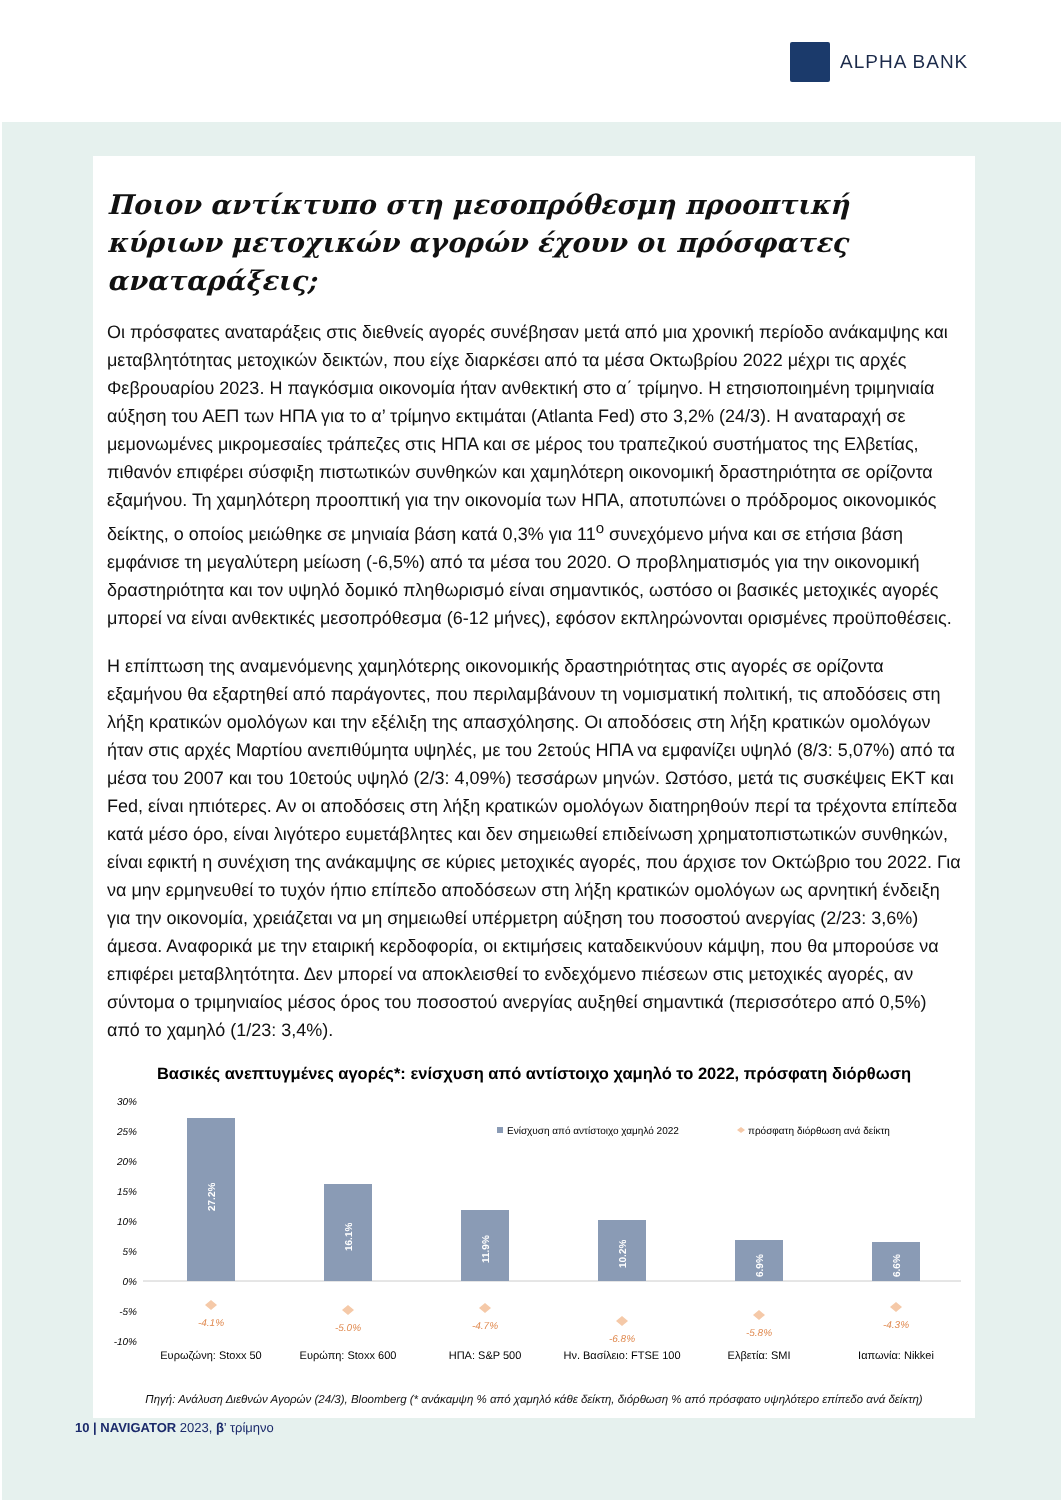ALPHA BANK
Ποιον αντίκτυπο στη μεσοπρόθεσμη προοπτική κύριων μετοχικών αγορών έχουν οι πρόσφατες αναταράξεις;
Οι πρόσφατες αναταράξεις στις διεθνείς αγορές συνέβησαν μετά από μια χρονική περίοδο ανάκαμψης και μεταβλητότητας μετοχικών δεικτών, που είχε διαρκέσει από τα μέσα Οκτωβρίου 2022 μέχρι τις αρχές Φεβρουαρίου 2023. Η παγκόσμια οικονομία ήταν ανθεκτική στο α΄ τρίμηνο. Η ετησιοποιημένη τριμηνιαία αύξηση του ΑΕΠ των ΗΠΑ για το α’ τρίμηνο εκτιμάται (Atlanta Fed) στο 3,2% (24/3). Η αναταραχή σε μεμονωμένες μικρομεσαίες τράπεζες στις ΗΠΑ και σε μέρος του τραπεζικού συστήματος της Ελβετίας, πιθανόν επιφέρει σύσφιξη πιστωτικών συνθηκών και χαμηλότερη οικονομική δραστηριότητα σε ορίζοντα εξαμήνου. Τη χαμηλότερη προοπτική για την οικονομία των ΗΠΑ, αποτυπώνει ο πρόδρομος οικονομικός δείκτης, ο οποίος μειώθηκε σε μηνιαία βάση κατά 0,3% για 11<sup>ο</sup> συνεχόμενο μήνα και σε ετήσια βάση εμφάνισε τη μεγαλύτερη μείωση (-6,5%) από τα μέσα του 2020. Ο προβληματισμός για την οικονομική δραστηριότητα και τον υψηλό δομικό πληθωρισμό είναι σημαντικός, ωστόσο οι βασικές μετοχικές αγορές μπορεί να είναι ανθεκτικές μεσοπρόθεσμα (6-12 μήνες), εφόσον εκπληρώνονται ορισμένες προϋποθέσεις.
Η επίπτωση της αναμενόμενης χαμηλότερης οικονομικής δραστηριότητας στις αγορές σε ορίζοντα εξαμήνου θα εξαρτηθεί από παράγοντες, που περιλαμβάνουν τη νομισματική πολιτική, τις αποδόσεις στη λήξη κρατικών ομολόγων και την εξέλιξη της απασχόλησης. Οι αποδόσεις στη λήξη κρατικών ομολόγων ήταν στις αρχές Μαρτίου ανεπιθύμητα υψηλές, με του 2ετούς ΗΠΑ να εμφανίζει υψηλό (8/3: 5,07%) από τα μέσα του 2007 και του 10ετούς υψηλό (2/3: 4,09%) τεσσάρων μηνών. Ωστόσο, μετά τις συσκέψεις ΕΚΤ και Fed, είναι ηπιότερες. Αν οι αποδόσεις στη λήξη κρατικών ομολόγων διατηρηθούν περί τα τρέχοντα επίπεδα κατά μέσο όρο, είναι λιγότερο ευμετάβλητες και δεν σημειωθεί επιδείνωση χρηματοπιστωτικών συνθηκών, είναι εφικτή η συνέχιση της ανάκαμψης σε κύριες μετοχικές αγορές, που άρχισε τον Οκτώβριο του 2022. Για να μην ερμηνευθεί το τυχόν ήπιο επίπεδο αποδόσεων στη λήξη κρατικών ομολόγων ως αρνητική ένδειξη για την οικονομία, χρειάζεται να μη σημειωθεί υπέρμετρη αύξηση του ποσοστού ανεργίας (2/23: 3,6%) άμεσα. Αναφορικά με την εταιρική κερδοφορία, οι εκτιμήσεις καταδεικνύουν κάμψη, που θα μπορούσε να επιφέρει μεταβλητότητα. Δεν μπορεί να αποκλεισθεί το ενδεχόμενο πιέσεων στις μετοχικές αγορές, αν σύντομα ο τριμηνιαίος μέσος όρος του ποσοστού ανεργίας αυξηθεί σημαντικά (περισσότερο από 0,5%) από το χαμηλό (1/23: 3,4%).
Βασικές ανεπτυγμένες αγορές*: ενίσχυση από αντίστοιχο χαμηλό το 2022, πρόσφατη διόρθωση
30%
25%
20%
15%
10%
5%
0%
-5%
-10%
27.2%
16.1%
11.9%
10.2%
6.9%
6.6%
-4.1%
-5.0%
-4.7%
-6.8%
-5.8%
-4.3%
Ενίσχυση από αντίστοιχο χαμηλό 2022
πρόσφατη διόρθωση ανά δείκτη
Ευρωζώνη: Stoxx 50
Ευρώπη: Stoxx 600
ΗΠΑ: S&P 500
Ην. Βασίλειο: FTSE 100
Ελβετία: SMI
Ιαπωνία: Nikkei
Πηγή: Ανάλυση Διεθνών Αγορών (24/3), Bloomberg (* ανάκαμψη % από χαμηλό κάθε δείκτη, διόρθωση % από πρόσφατο υψηλότερο επίπεδο ανά δείκτη)
10 | NAVIGATOR 2023, β’ τρίμηνο